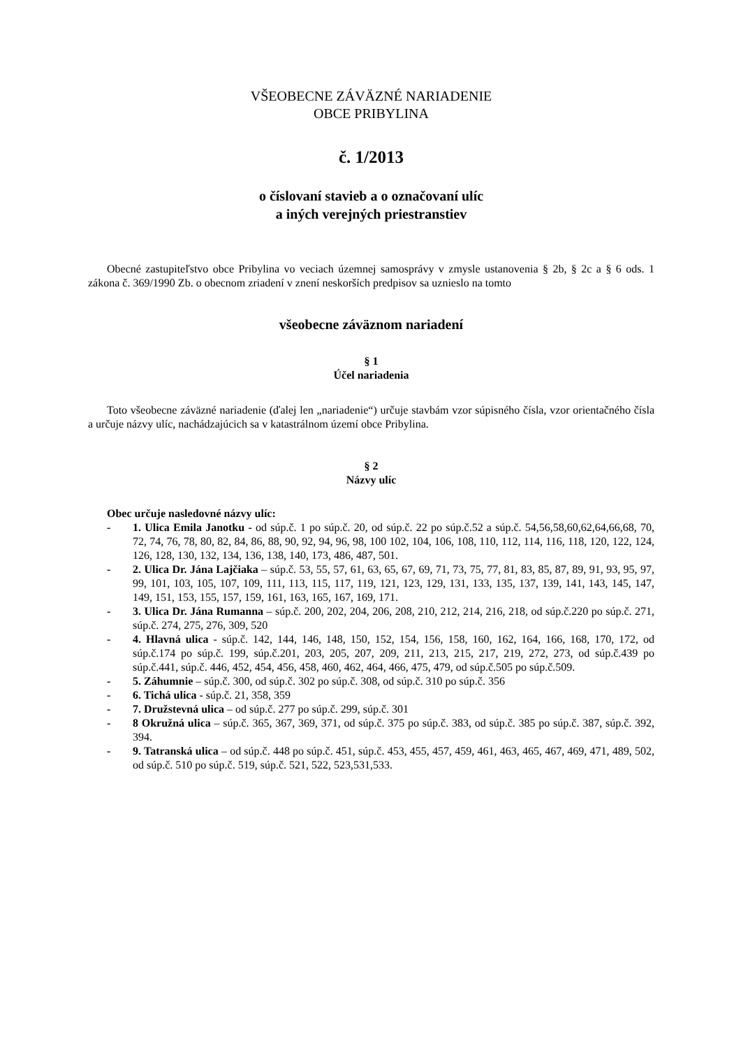VŠEOBECNE ZÁVÄZNÉ NARIADENIE
OBCE PRIBYLINA
č. 1/2013
o číslovaní stavieb a o označovaní ulíc
a iných verejných priestranstiev
Obecné zastupiteľstvo obce Pribylina vo veciach územnej samosprávy v zmysle ustanovenia § 2b, § 2c a § 6 ods. 1 zákona č. 369/1990 Zb. o obecnom zriadení v znení neskorších predpisov sa uznieslo na tomto
všeobecne záväznom nariadení
§ 1
Účel nariadenia
Toto všeobecne záväzné nariadenie (ďalej len „nariadenie“) určuje stavbám vzor súpisného čísla, vzor orientačného čísla a určuje názvy ulíc, nachádzajúcich sa v katastrálnom území obce Pribylina.
§ 2
Názvy ulíc
Obec určuje nasledovné názvy ulíc:
- 1. Ulica Emila Janotku - od súp.č. 1 po súp.č. 20, od súp.č. 22 po súp.č.52 a súp.č. 54,56,58,60,62,64,66,68, 70, 72, 74, 76, 78, 80, 82, 84, 86, 88, 90, 92, 94, 96, 98, 100 102, 104, 106, 108, 110, 112, 114, 116, 118, 120, 122, 124, 126, 128, 130, 132, 134, 136, 138, 140, 173, 486, 487, 501.
- 2. Ulica Dr. Jána Lajčiaka – súp.č. 53, 55, 57, 61, 63, 65, 67, 69, 71, 73, 75, 77, 81, 83, 85, 87, 89, 91, 93, 95, 97, 99, 101, 103, 105, 107, 109, 111, 113, 115, 117, 119, 121, 123, 129, 131, 133, 135, 137, 139, 141, 143, 145, 147, 149, 151, 153, 155, 157, 159, 161, 163, 165, 167, 169, 171.
- 3. Ulica Dr. Jána Rumanna – súp.č. 200, 202, 204, 206, 208, 210, 212, 214, 216, 218, od súp.č.220 po súp.č. 271, súp.č. 274, 275, 276, 309, 520
- 4. Hlavná ulica - súp.č. 142, 144, 146, 148, 150, 152, 154, 156, 158, 160, 162, 164, 166, 168, 170, 172, od súp.č.174 po súp.č. 199, súp.č.201, 203, 205, 207, 209, 211, 213, 215, 217, 219, 272, 273, od súp.č.439 po súp.č.441, súp.č. 446, 452, 454, 456, 458, 460, 462, 464, 466, 475, 479, od súp.č.505 po súp.č.509.
- 5. Záhumnie – súp.č. 300, od súp.č. 302 po súp.č. 308, od súp.č. 310 po súp.č. 356
- 6. Tichá ulica - súp.č. 21, 358, 359
- 7. Družstevná ulica – od súp.č. 277 po súp.č. 299, súp.č. 301
- 8 Okružná ulica – súp.č. 365, 367, 369, 371, od súp.č. 375 po súp.č. 383, od súp.č. 385 po súp.č. 387, súp.č. 392, 394.
- 9. Tatranská ulica – od súp.č. 448 po súp.č. 451, súp.č. 453, 455, 457, 459, 461, 463, 465, 467, 469, 471, 489, 502, od súp.č. 510 po súp.č. 519, súp.č. 521, 522, 523,531,533.